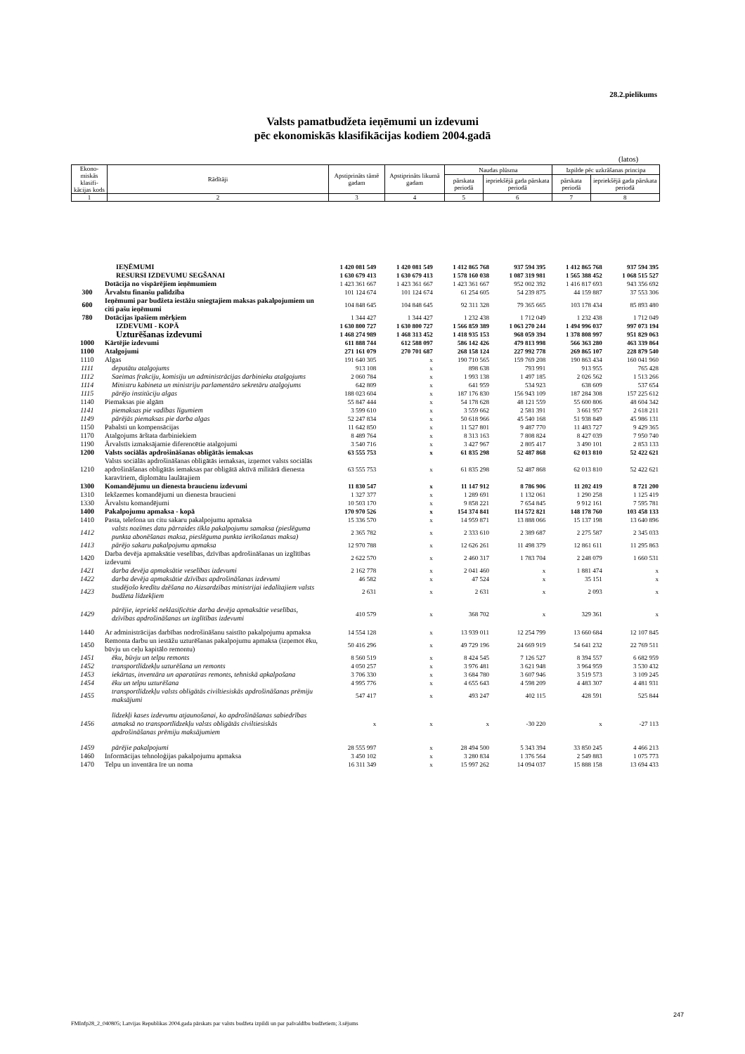28.2.pielikums
Valsts pamatbudžeta ieņēmumi un izdevumi
pēc ekonomiskās klasifikācijas kodiem 2004.gadā
(latos)
| Ekono-miskās klasifi-kācijas kods | Rādītāji | Apstiprināts tāmē gadam | Apstiprināts likumā gadam | Naudas plūsma | | Izpilde pēc uzkrāšanas principa | |
| --- | --- | --- | --- | --- | --- | --- | --- |
| | | | | pārskata periodā | iepriekšējā gada pārskata periodā | pārskata periodā | iepriekšējā gada pārskata periodā |
| 1 | 2 | 3 | 4 | 5 | 6 | 7 | 8 |
| | IEŅĒMUMI | 1 420 081 549 | 1 420 081 549 | 1 412 865 768 | 937 594 395 | 1 412 865 768 | 937 594 395 |
| | RESURSI IZDEVUMU SEGŠANAI | 1 630 679 413 | 1 630 679 413 | 1 578 160 038 | 1 087 319 981 | 1 565 388 452 | 1 068 515 527 |
| | Dotācija no vispārējiem ieņēmumiem | 1 423 361 667 | 1 423 361 667 | 1 423 361 667 | 952 002 392 | 1 416 817 693 | 943 356 692 |
| 300 | Ārvalstu finanšu palīdzība | 101 124 674 | 101 124 674 | 61 254 605 | 54 239 875 | 44 159 887 | 37 553 306 |
| 600 | Ieņēmumi par budžeta iestāžu sniegtajiem maksas pakalpojumiem un citi pašu ieņēmumi | 104 848 645 | 104 848 645 | 92 311 328 | 79 365 665 | 103 178 434 | 85 893 480 |
| 780 | Dotācijas īpašiem mērķiem | 1 344 427 | 1 344 427 | 1 232 438 | 1 712 049 | 1 232 438 | 1 712 049 |
| | IZDEVUMI - KOPĀ | 1 630 800 727 | 1 630 800 727 | 1 566 859 389 | 1 063 270 244 | 1 494 996 037 | 997 073 194 |
| | Uzturēšanas izdevumi | 1 468 274 989 | 1 468 313 452 | 1 418 935 153 | 968 059 394 | 1 378 808 997 | 951 829 063 |
| 1000 | Kārtējie izdevumi | 611 888 744 | 612 588 097 | 586 142 426 | 479 813 998 | 566 363 280 | 463 339 864 |
| 1100 | Atalgojumi | 271 161 079 | 270 701 687 | 268 158 124 | 227 992 778 | 269 865 107 | 228 879 540 |
| 1110 | Algas | 191 640 305 | x | 190 710 565 | 159 769 208 | 190 863 434 | 160 041 960 |
| 1111 | deputātu atalgojums | 913 108 | x | 898 638 | 793 991 | 913 955 | 765 428 |
| 1112 | Saeimas frakciju, komisiju un administrācijas darbinieku atalgojums | 2 060 784 | x | 1 993 138 | 1 497 185 | 2 026 562 | 1 513 266 |
| 1114 | Ministru kabineta un ministriju parlamentāro sekretāru atalgojums | 642 809 | x | 641 959 | 534 923 | 638 609 | 537 654 |
| 1115 | pārējo institūciju algas | 188 023 604 | x | 187 176 830 | 156 943 109 | 187 284 308 | 157 225 612 |
| 1140 | Piemaksas pie algām | 55 847 444 | x | 54 178 628 | 48 121 559 | 55 600 806 | 48 604 342 |
| 1141 | piemaksas pie vadības līgumiem | 3 599 610 | x | 3 559 662 | 2 581 391 | 3 661 957 | 2 618 211 |
| 1149 | pārējās piemaksas pie darba algas | 52 247 834 | x | 50 618 966 | 45 540 168 | 51 938 849 | 45 986 131 |
| 1150 | Pabalsti un kompensācijas | 11 642 850 | x | 11 527 801 | 9 487 770 | 11 483 727 | 9 429 365 |
| 1170 | Atalgojums ārštata darbiniekiem | 8 489 764 | x | 8 313 163 | 7 808 824 | 8 427 039 | 7 950 740 |
| 1190 | Ārvalstīs izmaksājamie diferencētie atalgojumi | 3 540 716 | x | 3 427 967 | 2 805 417 | 3 490 101 | 2 853 133 |
| 1200 | Valsts sociālās apdrošināšanas obligātās iemaksas | 63 555 753 | x | 61 835 298 | 52 487 868 | 62 013 810 | 52 422 621 |
| 1210 | Valsts sociālās apdrošināšanas obligātās iemaksas, izņemot valsts sociālās apdrošināšanas obligātās iemaksas par obligātā aktīvā militārā dienesta karavīriem, diplomātu laulātajiem | 63 555 753 | x | 61 835 298 | 52 487 868 | 62 013 810 | 52 422 621 |
| 1300 | Komandējumu un dienesta braucienu izdevumi | 11 830 547 | x | 11 147 912 | 8 786 906 | 11 202 419 | 8 721 200 |
| 1310 | Iekšzemes komandējumi un dienesta braucieni | 1 327 377 | x | 1 289 691 | 1 132 061 | 1 290 258 | 1 125 419 |
| 1330 | Ārvalstu komandējumi | 10 503 170 | x | 9 858 221 | 7 654 845 | 9 912 161 | 7 595 781 |
| 1400 | Pakalpojumu apmaksa - kopā | 170 970 526 | x | 154 374 841 | 114 572 821 | 148 178 760 | 103 458 133 |
| 1410 | Pasta, telefona un citu sakaru pakalpojumu apmaksa | 15 336 570 | x | 14 959 871 | 13 888 066 | 15 137 198 | 13 640 896 |
| 1412 | valsts nozīmes datu pārraides tīkla pakalpojumu samaksa (pieslēguma punkta abonēšanas maksa, pieslēguma punkta ierīkošanas maksa) | 2 365 782 | x | 2 333 610 | 2 389 687 | 2 275 587 | 2 345 033 |
| 1413 | pārējo sakaru pakalpojumu apmaksa | 12 970 788 | x | 12 626 261 | 11 498 379 | 12 861 611 | 11 295 863 |
| 1420 | Darba devēja apmaksātie veselības, dzīvības apdrošināšanas un izglītības izdevumi | 2 622 570 | x | 2 460 317 | 1 783 704 | 2 248 079 | 1 660 531 |
| 1421 | darba devēja apmaksātie veselības izdevumi | 2 162 778 | x | 2 041 460 | x | 1 881 474 | x |
| 1422 | darba devēja apmaksātie dzīvības apdrošināšanas izdevumi | 46 582 | x | 47 524 | x | 35 151 | x |
| 1423 | studējošo kredītu dzēšana no Aizsardzības ministrijai iedalītajiem valsts budžeta līdzekļiem | 2 631 | x | 2 631 | x | 2 093 | x |
| 1429 | pārējie, iepriekš neklasificētie darba devēja apmaksātie veselības, dzīvības apdrošināšanas un izglītības izdevumi | 410 579 | x | 368 702 | x | 329 361 | x |
| 1440 | Ar administrācijas darbības nodrošināšanu saistīto pakalpojumu apmaksa | 14 554 128 | x | 13 939 011 | 12 254 799 | 13 660 684 | 12 107 845 |
| 1450 | Remonta darbu un iestāžu uzturēšanas pakalpojumu apmaksa (izņemot ēku, būvju un ceļu kapitālo remontu) | 50 416 296 | x | 49 729 196 | 24 669 919 | 54 641 232 | 22 769 511 |
| 1451 | ēku, būvju un telpu remonts | 8 560 519 | x | 8 424 545 | 7 126 527 | 8 394 557 | 6 682 959 |
| 1452 | transportlīdzekļu uzturēšana un remonts | 4 050 257 | x | 3 976 481 | 3 621 948 | 3 964 959 | 3 530 432 |
| 1453 | iekārtas, inventāra un aparatūras remonts, tehniskā apkalpošana | 3 706 330 | x | 3 684 780 | 3 607 946 | 3 519 573 | 3 109 245 |
| 1454 | ēku un telpu uzturēšana | 4 995 776 | x | 4 655 643 | 4 598 209 | 4 483 307 | 4 481 931 |
| 1455 | transportlīdzekļu valsts obligātās civiltiesiskās apdrošināšanas prēmiju maksājumi | 547 417 | x | 493 247 | 402 115 | 428 591 | 525 844 |
| 1456 | līdzekļi kases izdevumu atjaunošanai, ko apdrošināšanas sabiedrības atmaksā no transportlīdzekļu valsts obligātās civiltiesiskās apdrošināšanas prēmiju maksājumiem | x | x | x | -30 220 | x | -27 113 |
| 1459 | pārējie pakalpojumi | 28 555 997 | x | 28 494 500 | 5 343 394 | 33 850 245 | 4 466 213 |
| 1460 | Informācijas tehnoloģijas pakalpojumu apmaksa | 3 450 102 | x | 3 280 834 | 1 376 564 | 2 549 883 | 1 075 773 |
| 1470 | Telpu un inventāra īre un noma | 16 311 349 | x | 15 997 262 | 14 094 037 | 15 888 158 | 13 694 433 |
247
FMInfp28_2_040805; Latvijas Republikas 2004.gada pārskats par valsts budžeta izpildi un par pašvaldību budžetiem; 3.sējums